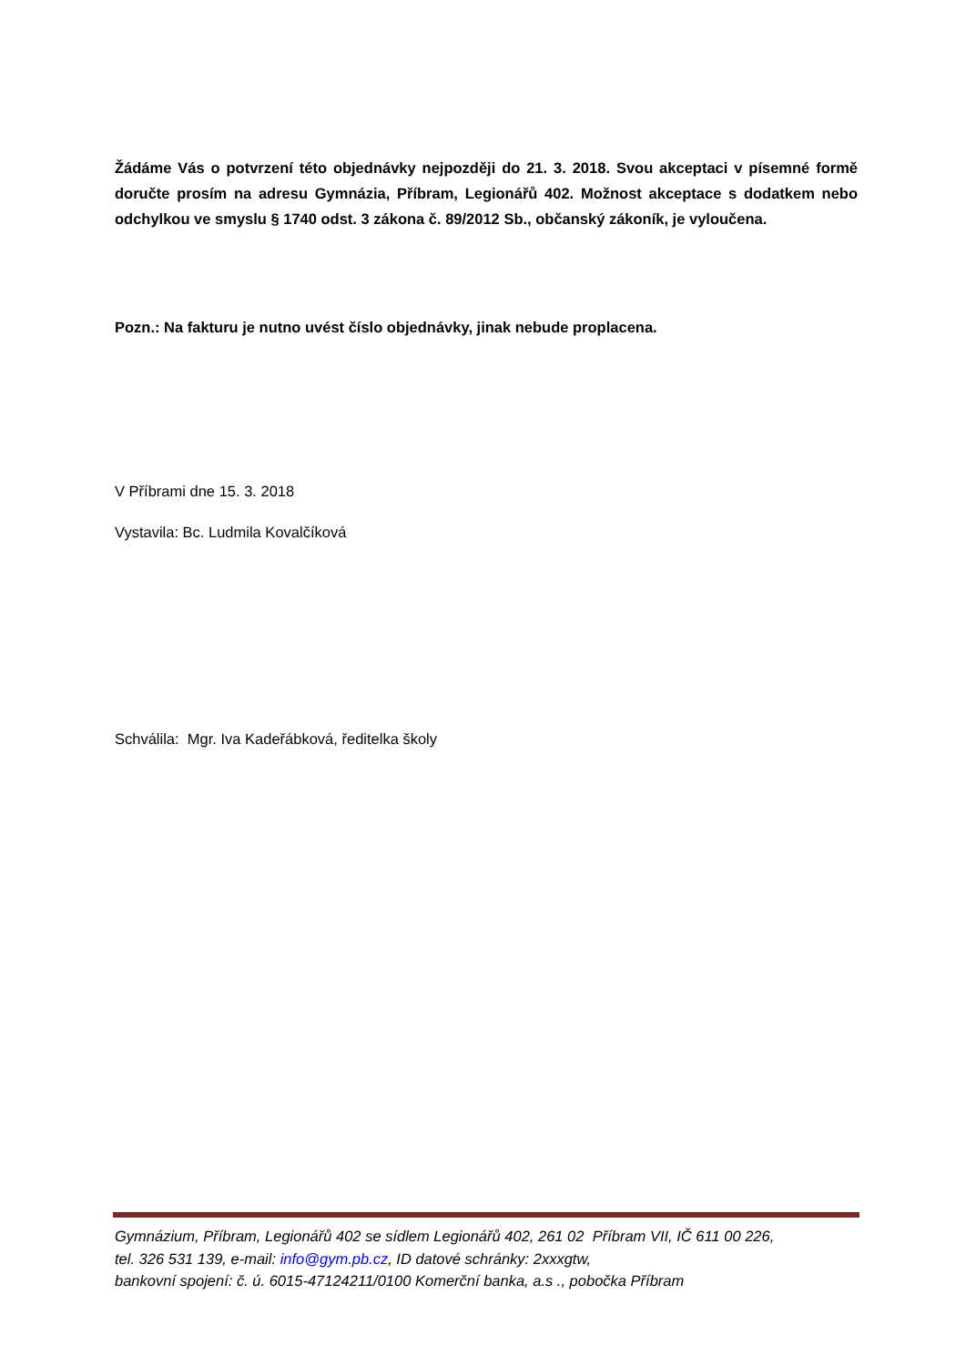Žádáme Vás o potvrzení této objednávky nejpozději do 21. 3. 2018. Svou akceptaci v písemné formě doručte prosím na adresu Gymnázia, Příbram, Legionářů 402. Možnost akceptace s dodatkem nebo odchylkou ve smyslu § 1740 odst. 3 zákona č. 89/2012 Sb., občanský zákoník, je vyloučena.
Pozn.: Na fakturu je nutno uvést číslo objednávky, jinak nebude proplacena.
V Příbrami dne 15. 3. 2018
Vystavila: Bc. Ludmila Kovalčíková
Schválila: Mgr. Iva Kadeřábková, ředitelka školy
Gymnázium, Příbram, Legionářů 402 se sídlem Legionářů 402, 261 02 Příbram VII, IČ 611 00 226,
tel. 326 531 139, e-mail: info@gym.pb.cz, ID datové schránky: 2xxxgtw,
bankovní spojení: č. ú. 6015-47124211/0100 Komerční banka, a.s ., pobočka Příbram